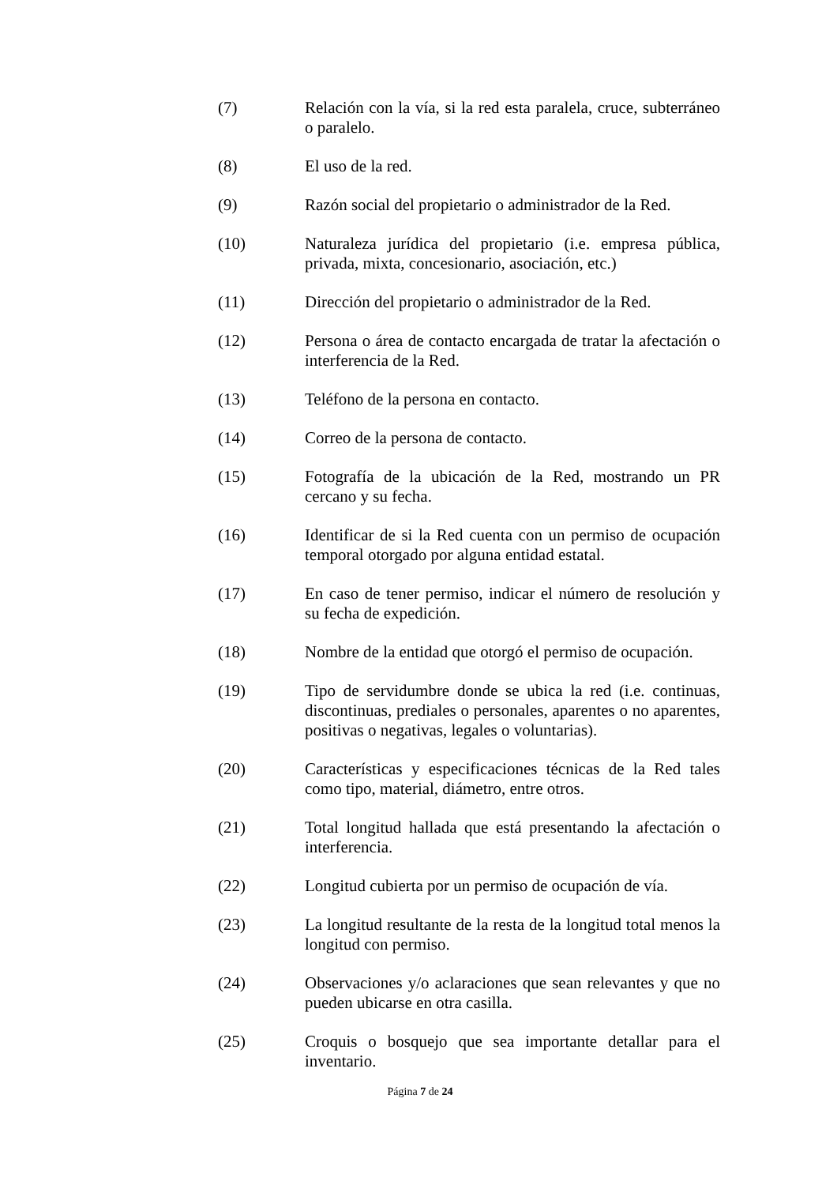(7) Relación con la vía, si la red esta paralela, cruce, subterráneo o paralelo.
(8) El uso de la red.
(9) Razón social del propietario o administrador de la Red.
(10) Naturaleza jurídica del propietario (i.e. empresa pública, privada, mixta, concesionario, asociación, etc.)
(11) Dirección del propietario o administrador de la Red.
(12) Persona o área de contacto encargada de tratar la afectación o interferencia de la Red.
(13) Teléfono de la persona en contacto.
(14) Correo de la persona de contacto.
(15) Fotografía de la ubicación de la Red, mostrando un PR cercano y su fecha.
(16) Identificar de si la Red cuenta con un permiso de ocupación temporal otorgado por alguna entidad estatal.
(17) En caso de tener permiso, indicar el número de resolución y su fecha de expedición.
(18) Nombre de la entidad que otorgó el permiso de ocupación.
(19) Tipo de servidumbre donde se ubica la red (i.e. continuas, discontinuas, prediales o personales, aparentes o no aparentes, positivas o negativas, legales o voluntarias).
(20) Características y especificaciones técnicas de la Red tales como tipo, material, diámetro, entre otros.
(21) Total longitud hallada que está presentando la afectación o interferencia.
(22) Longitud cubierta por un permiso de ocupación de vía.
(23) La longitud resultante de la resta de la longitud total menos la longitud con permiso.
(24) Observaciones y/o aclaraciones que sean relevantes y que no pueden ubicarse en otra casilla.
(25) Croquis o bosquejo que sea importante detallar para el inventario.
Página 7 de 24